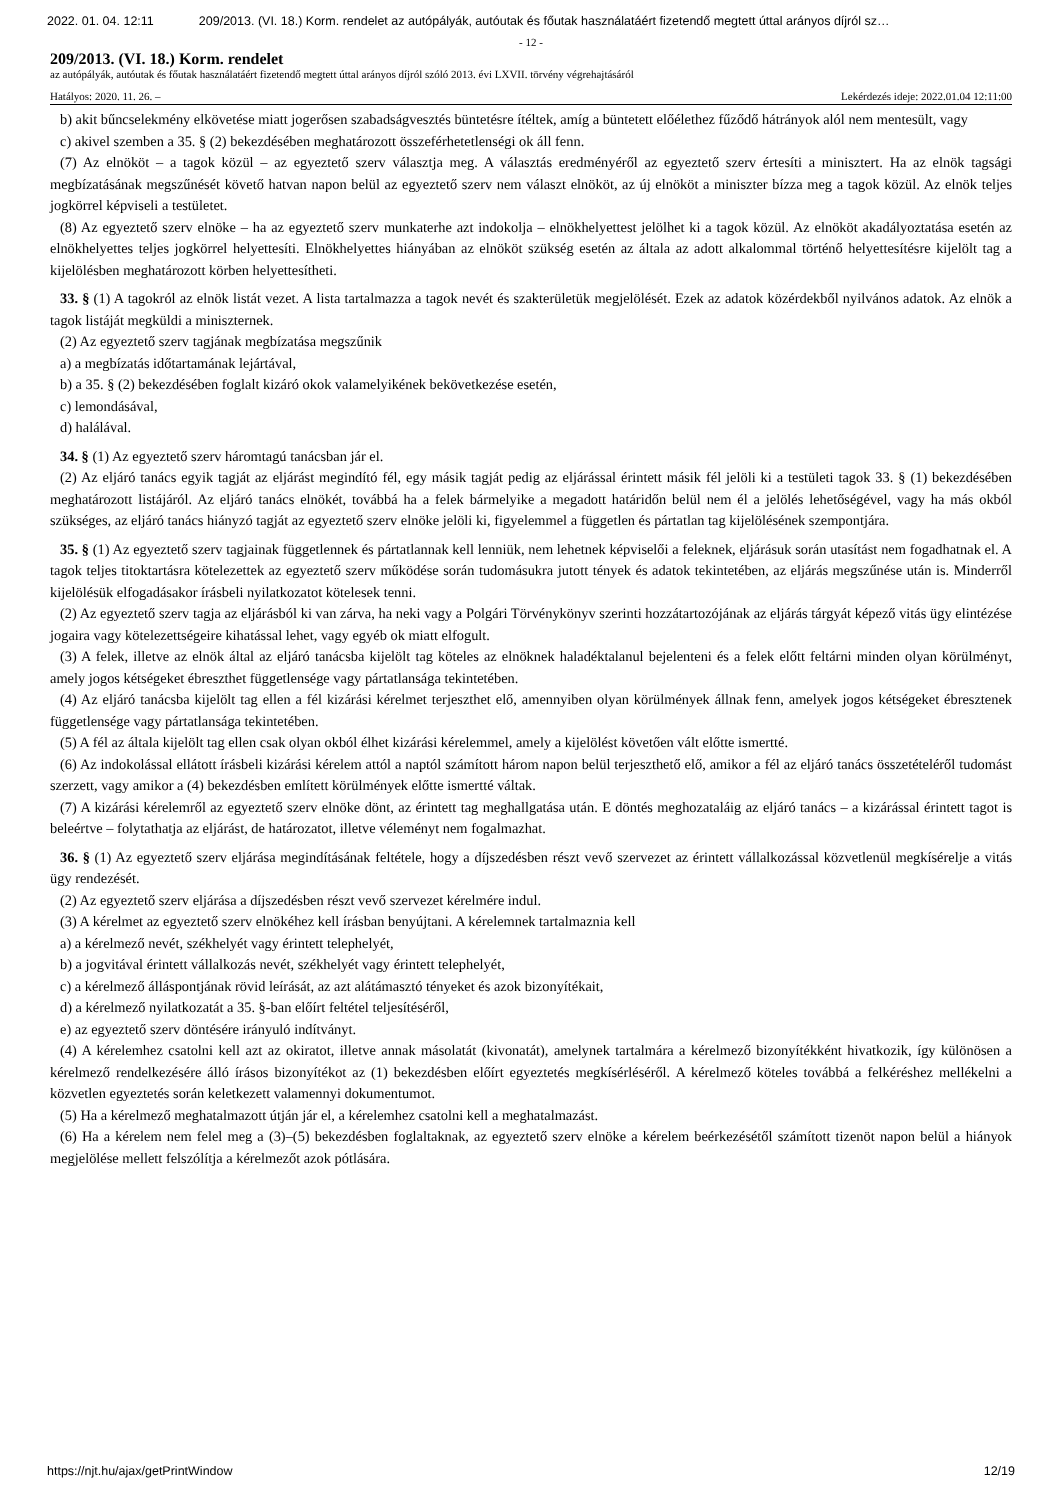2022. 01. 04. 12:11 209/2013. (VI. 18.) Korm. rendelet az autópályák, autóutak és főutak használatáért fizetendő megtett úttal arányos díjról sz…
- 12 -
209/2013. (VI. 18.) Korm. rendelet
az autópályák, autóutak és főutak használatáért fizetendő megtett úttal arányos díjról szóló 2013. évi LXVII. törvény végrehajtásáról
Hatályos: 2020. 11. 26. – Lekérdezés ideje: 2022.01.04 12:11:00
b) akit bűncselekmény elkövetése miatt jogerősen szabadságvesztés büntetésre ítéltek, amíg a büntetett előélethez fűződő hátrányok alól nem mentesült, vagy
c) akivel szemben a 35. § (2) bekezdésében meghatározott összeférhetetlenségi ok áll fenn.
(7) Az elnököt – a tagok közül – az egyeztető szerv választja meg. A választás eredményéről az egyeztető szerv értesíti a minisztert. Ha az elnök tagsági megbízatásának megszűnését követő hatvan napon belül az egyeztető szerv nem választ elnököt, az új elnököt a miniszter bízza meg a tagok közül. Az elnök teljes jogkörrel képviseli a testületet.
(8) Az egyeztető szerv elnöke – ha az egyeztető szerv munkaterhe azt indokolja – elnökhelyettest jelölhet ki a tagok közül. Az elnököt akadályoztatása esetén az elnökhelyettes teljes jogkörrel helyettesíti. Elnökhelyettes hiányában az elnököt szükség esetén az általa az adott alkalommal történő helyettesítésre kijelölt tag a kijelölésben meghatározott körben helyettesítheti.
33. § (1) A tagokról az elnök listát vezet. A lista tartalmazza a tagok nevét és szakterületük megjelölését. Ezek az adatok közérdekből nyilvános adatok. Az elnök a tagok listáját megküldi a miniszternek.
(2) Az egyeztető szerv tagjának megbízatása megszűnik
a) a megbízatás időtartamának lejártával,
b) a 35. § (2) bekezdésében foglalt kizáró okok valamelyikének bekövetkezése esetén,
c) lemondásával,
d) halálával.
34. § (1) Az egyeztető szerv háromtagú tanácsban jár el.
(2) Az eljáró tanács egyik tagját az eljárást megindító fél, egy másik tagját pedig az eljárással érintett másik fél jelöli ki a testületi tagok 33. § (1) bekezdésében meghatározott listájáról. Az eljáró tanács elnökét, továbbá ha a felek bármelyike a megadott határidőn belül nem él a jelölés lehetőségével, vagy ha más okból szükséges, az eljáró tanács hiányzó tagját az egyeztető szerv elnöke jelöli ki, figyelemmel a független és pártatlan tag kijelölésének szempontjára.
35. § (1) Az egyeztető szerv tagjainak függetlennek és pártatlannak kell lenniük, nem lehetnek képviselői a feleknek, eljárásuk során utasítást nem fogadhatnak el. A tagok teljes titoktartásra kötelezettek az egyeztető szerv működése során tudomásukra jutott tények és adatok tekintetében, az eljárás megszűnése után is. Minderről kijelölésük elfogadásakor írásbeli nyilatkozatot kötelesek tenni.
(2) Az egyeztető szerv tagja az eljárásból ki van zárva, ha neki vagy a Polgári Törvénykönyv szerinti hozzátartozójának az eljárás tárgyát képező vitás ügy elintézése jogaira vagy kötelezettségeire kihatással lehet, vagy egyéb ok miatt elfogult.
(3) A felek, illetve az elnök által az eljáró tanácsba kijelölt tag köteles az elnöknek haladéktalanul bejelenteni és a felek előtt feltárni minden olyan körülményt, amely jogos kétségeket ébreszthet függetlensége vagy pártatlansága tekintetében.
(4) Az eljáró tanácsba kijelölt tag ellen a fél kizárási kérelmet terjeszthet elő, amennyiben olyan körülmények állnak fenn, amelyek jogos kétségeket ébresztenek függetlensége vagy pártatlansága tekintetében.
(5) A fél az általa kijelölt tag ellen csak olyan okból élhet kizárási kérelemmel, amely a kijelölést követően vált előtte ismertté.
(6) Az indokolással ellátott írásbeli kizárási kérelem attól a naptól számított három napon belül terjeszthető elő, amikor a fél az eljáró tanács összetételéről tudomást szerzett, vagy amikor a (4) bekezdésben említett körülmények előtte ismertté váltak.
(7) A kizárási kérelemről az egyeztető szerv elnöke dönt, az érintett tag meghallgatása után. E döntés meghozataláig az eljáró tanács – a kizárással érintett tagot is beleértve – folytathatja az eljárást, de határozatot, illetve véleményt nem fogalmazhat.
36. § (1) Az egyeztető szerv eljárása megindításának feltétele, hogy a díjszedésben részt vevő szervezet az érintett vállalkozással közvetlenül megkísérelje a vitás ügy rendezését.
(2) Az egyeztető szerv eljárása a díjszedésben részt vevő szervezet kérelmére indul.
(3) A kérelmet az egyeztető szerv elnökéhez kell írásban benyújtani. A kérelemnek tartalmaznia kell
a) a kérelmező nevét, székhelyét vagy érintett telephelyét,
b) a jogvitával érintett vállalkozás nevét, székhelyét vagy érintett telephelyét,
c) a kérelmező álláspontjának rövid leírását, az azt alátámasztó tényeket és azok bizonyítékait,
d) a kérelmező nyilatkozatát a 35. §-ban előírt feltétel teljesítéséről,
e) az egyeztető szerv döntésére irányuló indítványt.
(4) A kérelemhez csatolni kell azt az okiratot, illetve annak másolatát (kivonatát), amelynek tartalmára a kérelmező bizonyítékként hivatkozik, így különösen a kérelmező rendelkezésére álló írásos bizonyítékot az (1) bekezdésben előírt egyeztetés megkísérléséről. A kérelmező köteles továbbá a felkéréshez mellékelni a közvetlen egyeztetés során keletkezett valamennyi dokumentumot.
(5) Ha a kérelmező meghatalmazott útján jár el, a kérelemhez csatolni kell a meghatalmazást.
(6) Ha a kérelem nem felel meg a (3)–(5) bekezdésben foglaltaknak, az egyeztető szerv elnöke a kérelem beérkezésétől számított tizenöt napon belül a hiányok megjelölése mellett felszólítja a kérelmezőt azok pótlására.
https://njt.hu/ajax/getPrintWindow 12/19